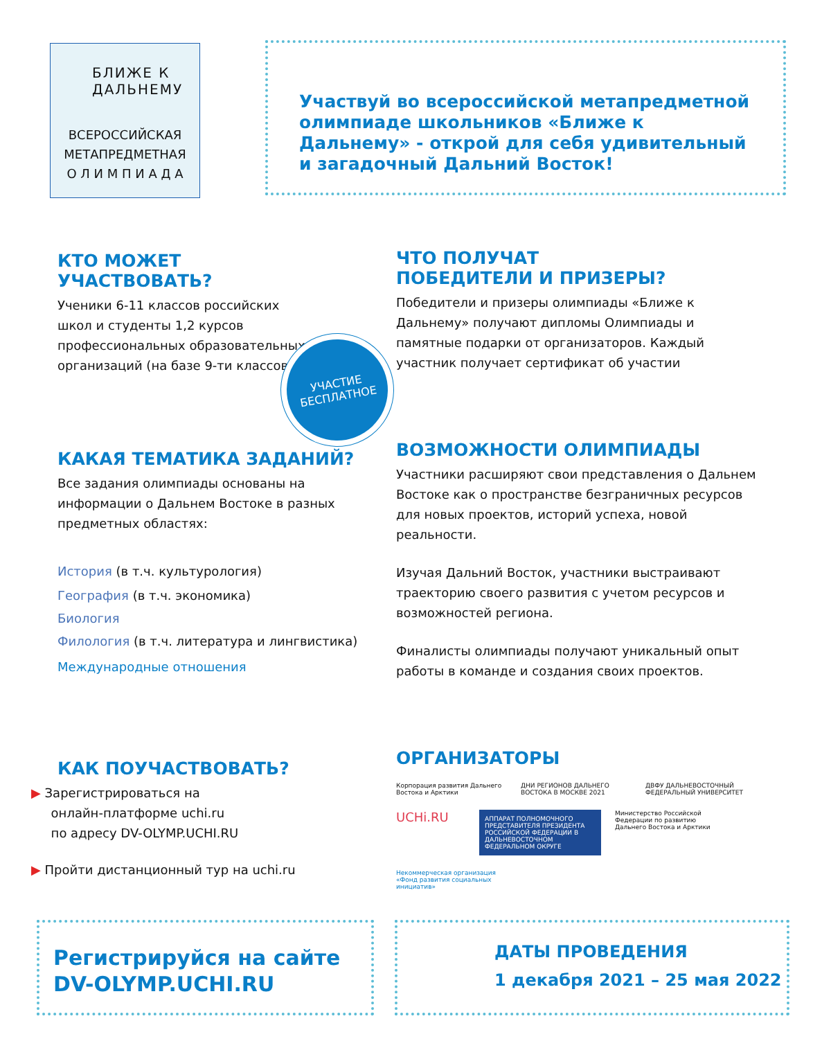БЛИЖЕ К
ДАЛЬНЕМУ
ВСЕРОССИЙСКАЯ
МЕТАПРЕДМЕТНАЯ
О Л И М П И А Д А
Участвуй во всероссийской метапредметной олимпиаде школьников «Ближе к Дальнему» - открой для себя удивительный и загадочный Дальний Восток!
КТО МОЖЕТ
УЧАСТВОВАТЬ?
Ученики 6-11 классов российских школ и студенты 1,2 курсов профессиональных образовательных организаций (на базе 9-ти классов))
УЧАСТИЕ
БЕСПЛАТНОЕ
ЧТО ПОЛУЧАТ
ПОБЕДИТЕЛИ И ПРИЗЕРЫ?
Победители и призеры олимпиады «Ближе к Дальнему» получают дипломы Олимпиады и памятные подарки от организаторов. Каждый участник получает сертификат об участии
КАКАЯ ТЕМАТИКА ЗАДАНИЙ?
Все задания олимпиады основаны на информации о Дальнем Востоке в разных предметных областях:
История (в т.ч. культурология)
География (в т.ч. экономика)
Биология
Филология (в т.ч. литература и лингвистика)
Международные отношения
ВОЗМОЖНОСТИ ОЛИМПИАДЫ
Участники расширяют свои представления о Дальнем Востоке как о пространстве безграничных ресурсов для новых проектов, историй успеха, новой реальности.
Изучая Дальний Восток, участники выстраивают траекторию своего развития с учетом ресурсов и возможностей региона.
Финалисты олимпиады получают уникальный опыт работы в команде и создания своих проектов.
КАК ПОУЧАСТВОВАТЬ?
▶ Зарегистрироваться на
онлайн-платформе uchi.ru
по адресу DV-OLYMP.UCHI.RU
▶ Пройти дистанционный тур на uchi.ru
ОРГАНИЗАТОРЫ
Корпорация развития Дальнего Востока и Арктики ДНИ РЕГИОНОВ ДАЛЬНЕГО ВОСТОКА В МОСКВЕ 2021 ДВФУ ДАЛЬНЕВОСТОЧНЫЙ ФЕДЕРАЛЬНЫЙ УНИВЕРСИТЕТ UCHi.RU АППАРАТ ПОЛНОМОЧНОГО ПРЕДСТАВИТЕЛЯ ПРЕЗИДЕНТА РОССИЙСКОЙ ФЕДЕРАЦИИ В ДАЛЬНЕВОСТОЧНОМ ФЕДЕРАЛЬНОМ ОКРУГЕ Министерство Российской Федерации по развитию Дальнего Востока и Арктики Некоммерческая организация «Фонд развития социальных инициатив»
Регистрируйся на сайте DV-OLYMP.UCHI.RU
ДАТЫ ПРОВЕДЕНИЯ
1 декабря 2021 – 25 мая 2022